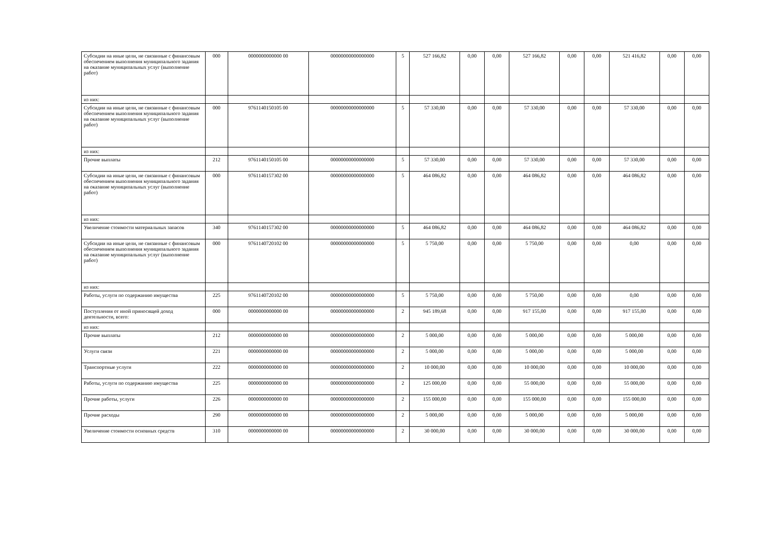| Субсидии на иные цели, не связанные с финансовым обеспечением выполнения муниципального задания на оказание муниципальных услуг (выполнение работ) | 000 | 0000000000000 00 | 00000000000000000 | 5 | 527 166,82 | 0,00 | 0,00 | 527 166,82 | 0,00 | 0,00 | 521 416,82 | 0,00 | 0,00 |
| из них: | | | | | | | | | | | | | |
| Субсидии на иные цели, не связанные с финансовым обеспечением выполнения муниципального задания на оказание муниципальных услуг (выполнение работ) | 000 | 9761140150105 00 | 00000000000000000 | 5 | 57 330,00 | 0,00 | 0,00 | 57 330,00 | 0,00 | 0,00 | 57 330,00 | 0,00 | 0,00 |
| из них: | | | | | | | | | | | | | |
| Прочие выплаты | 212 | 9761140150105 00 | 00000000000000000 | 5 | 57 330,00 | 0,00 | 0,00 | 57 330,00 | 0,00 | 0,00 | 57 330,00 | 0,00 | 0,00 |
| Субсидии на иные цели, не связанные с финансовым обеспечением выполнения муниципального задания на оказание муниципальных услуг (выполнение работ) | 000 | 9761140157302 00 | 00000000000000000 | 5 | 464 086,82 | 0,00 | 0,00 | 464 086,82 | 0,00 | 0,00 | 464 086,82 | 0,00 | 0,00 |
| из них: | | | | | | | | | | | | | |
| Увеличение стоимости материальных запасов | 340 | 9761140157302 00 | 00000000000000000 | 5 | 464 086,82 | 0,00 | 0,00 | 464 086,82 | 0,00 | 0,00 | 464 086,82 | 0,00 | 0,00 |
| Субсидии на иные цели, не связанные с финансовым обеспечением выполнения муниципального задания на оказание муниципальных услуг (выполнение работ) | 000 | 9761140720102 00 | 00000000000000000 | 5 | 5 750,00 | 0,00 | 0,00 | 5 750,00 | 0,00 | 0,00 | 0,00 | 0,00 | 0,00 |
| из них: | | | | | | | | | | | | | |
| Работы, услуги по содержанию имущества | 225 | 9761140720102 00 | 00000000000000000 | 5 | 5 750,00 | 0,00 | 0,00 | 5 750,00 | 0,00 | 0,00 | 0,00 | 0,00 | 0,00 |
| Поступления от иной приносящей доход деятельности, всего: | 000 | 0000000000000 00 | 00000000000000000 | 2 | 945 189,68 | 0,00 | 0,00 | 917 155,00 | 0,00 | 0,00 | 917 155,00 | 0,00 | 0,00 |
| из них: | | | | | | | | | | | | | |
| Прочие выплаты | 212 | 0000000000000 00 | 00000000000000000 | 2 | 5 000,00 | 0,00 | 0,00 | 5 000,00 | 0,00 | 0,00 | 5 000,00 | 0,00 | 0,00 |
| Услуги связи | 221 | 0000000000000 00 | 00000000000000000 | 2 | 5 000,00 | 0,00 | 0,00 | 5 000,00 | 0,00 | 0,00 | 5 000,00 | 0,00 | 0,00 |
| Транспортные услуги | 222 | 0000000000000 00 | 00000000000000000 | 2 | 10 000,00 | 0,00 | 0,00 | 10 000,00 | 0,00 | 0,00 | 10 000,00 | 0,00 | 0,00 |
| Работы, услуги по содержанию имущества | 225 | 0000000000000 00 | 00000000000000000 | 2 | 125 000,00 | 0,00 | 0,00 | 55 000,00 | 0,00 | 0,00 | 55 000,00 | 0,00 | 0,00 |
| Прочие работы, услуги | 226 | 0000000000000 00 | 00000000000000000 | 2 | 155 000,00 | 0,00 | 0,00 | 155 000,00 | 0,00 | 0,00 | 155 000,00 | 0,00 | 0,00 |
| Прочие расходы | 290 | 0000000000000 00 | 00000000000000000 | 2 | 5 000,00 | 0,00 | 0,00 | 5 000,00 | 0,00 | 0,00 | 5 000,00 | 0,00 | 0,00 |
| Увеличение стоимости основных средств | 310 | 0000000000000 00 | 00000000000000000 | 2 | 30 000,00 | 0,00 | 0,00 | 30 000,00 | 0,00 | 0,00 | 30 000,00 | 0,00 | 0,00 |